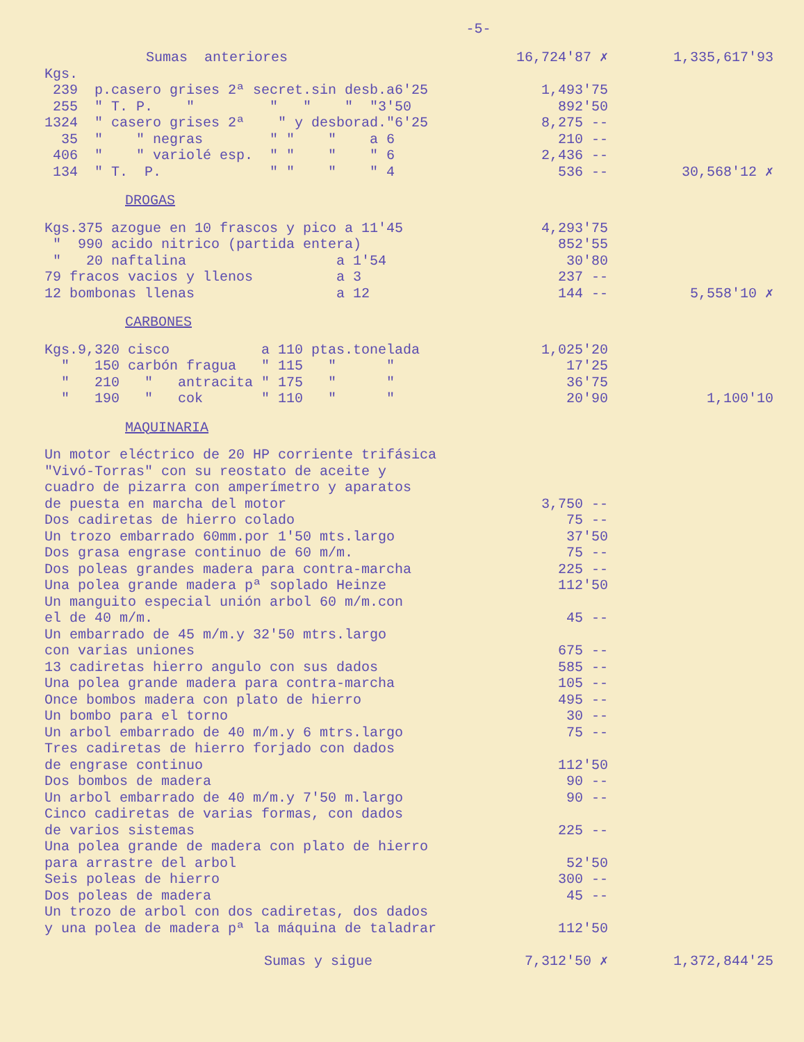-5-
| Sumas anteriores | 16,724'87 ✗ | 1,335,617'93 |
| Kgs. | | |
| 239 p.casero grises 2ª secret.sin desb.a6'25 | 1,493'75 | |
| 255 " T. P. " " " " "3'50 | 892'50 | |
| 1324 " casero grises 2ª " y desborad."6'25 | 8,275 -- | |
| 35 " " negras " " " a 6 | 210 -- | |
| 406 " " variolé esp. " " " " 6 | 2,436 -- | |
| 134 " T. P. " " " " 4 | 536 -- | 30,568'12 ✗ |
| DROGAS | | |
| Kgs.375 azogue en 10 frascos y pico a 11'45 | 4,293'75 | |
| " 990 acido nitrico (partida entera) | 852'55 | |
| " 20 naftalina a 1'54 | 30'80 | |
| 79 fracos vacios y llenos a 3 | 237 -- | |
| 12 bombonas llenas a 12 | 144 -- | 5,558'10 ✗ |
| CARBONES | | |
| Kgs.9,320 cisco a 110 ptas.tonelada | 1,025'20 | |
| " 150 carbón fragua " 115 " " | 17'25 | |
| " 210 " antracita " 175 " " | 36'75 | |
| " 190 " cok " 110 " " | 20'90 | 1,100'10 |
| MAQUINARIA | | |
| Un motor eléctrico de 20 HP corriente trifásica | | |
| "Vivó-Torras" con su reostato de aceite y | | |
| cuadro de pizarra con amperímetro y aparatos | | |
| de puesta en marcha del motor | 3,750 -- | |
| Dos cadiretas de hierro colado | 75 -- | |
| Un trozo embarrado 60mm.por 1'50 mts.largo | 37'50 | |
| Dos grasa engrase continuo de 60 m/m. | 75 -- | |
| Dos poleas grandes madera para contra-marcha | 225 -- | |
| Una polea grande madera pª soplado Heinze | 112'50 | |
| Un manguito especial unión arbol 60 m/m.con | | |
| el de 40 m/m. | 45 -- | |
| Un embarrado de 45 m/m.y 32'50 mtrs.largo | | |
| con varias uniones | 675 -- | |
| 13 cadiretas hierro angulo con sus dados | 585 -- | |
| Una polea grande madera para contra-marcha | 105 -- | |
| Once bombos madera con plato de hierro | 495 -- | |
| Un bombo para el torno | 30 -- | |
| Un arbol embarrado de 40 m/m.y 6 mtrs.largo | 75 -- | |
| Tres cadiretas de hierro forjado con dados | | |
| de engrase continuo | 112'50 | |
| Dos bombos de madera | 90 -- | |
| Un arbol embarrado de 40 m/m.y 7'50 m.largo | 90 -- | |
| Cinco cadiretas de varias formas, con dados | | |
| de varios sistemas | 225 -- | |
| Una polea grande de madera con plato de hierro | | |
| para arrastre del arbol | 52'50 | |
| Seis poleas de hierro | 300 -- | |
| Dos poleas de madera | 45 -- | |
| Un trozo de arbol con dos cadiretas, dos dados | | |
| y una polea de madera pª la máquina de taladrar | 112'50 | |
| Sumas y sigue | 7,312'50 ✗ | 1,372,844'25 |